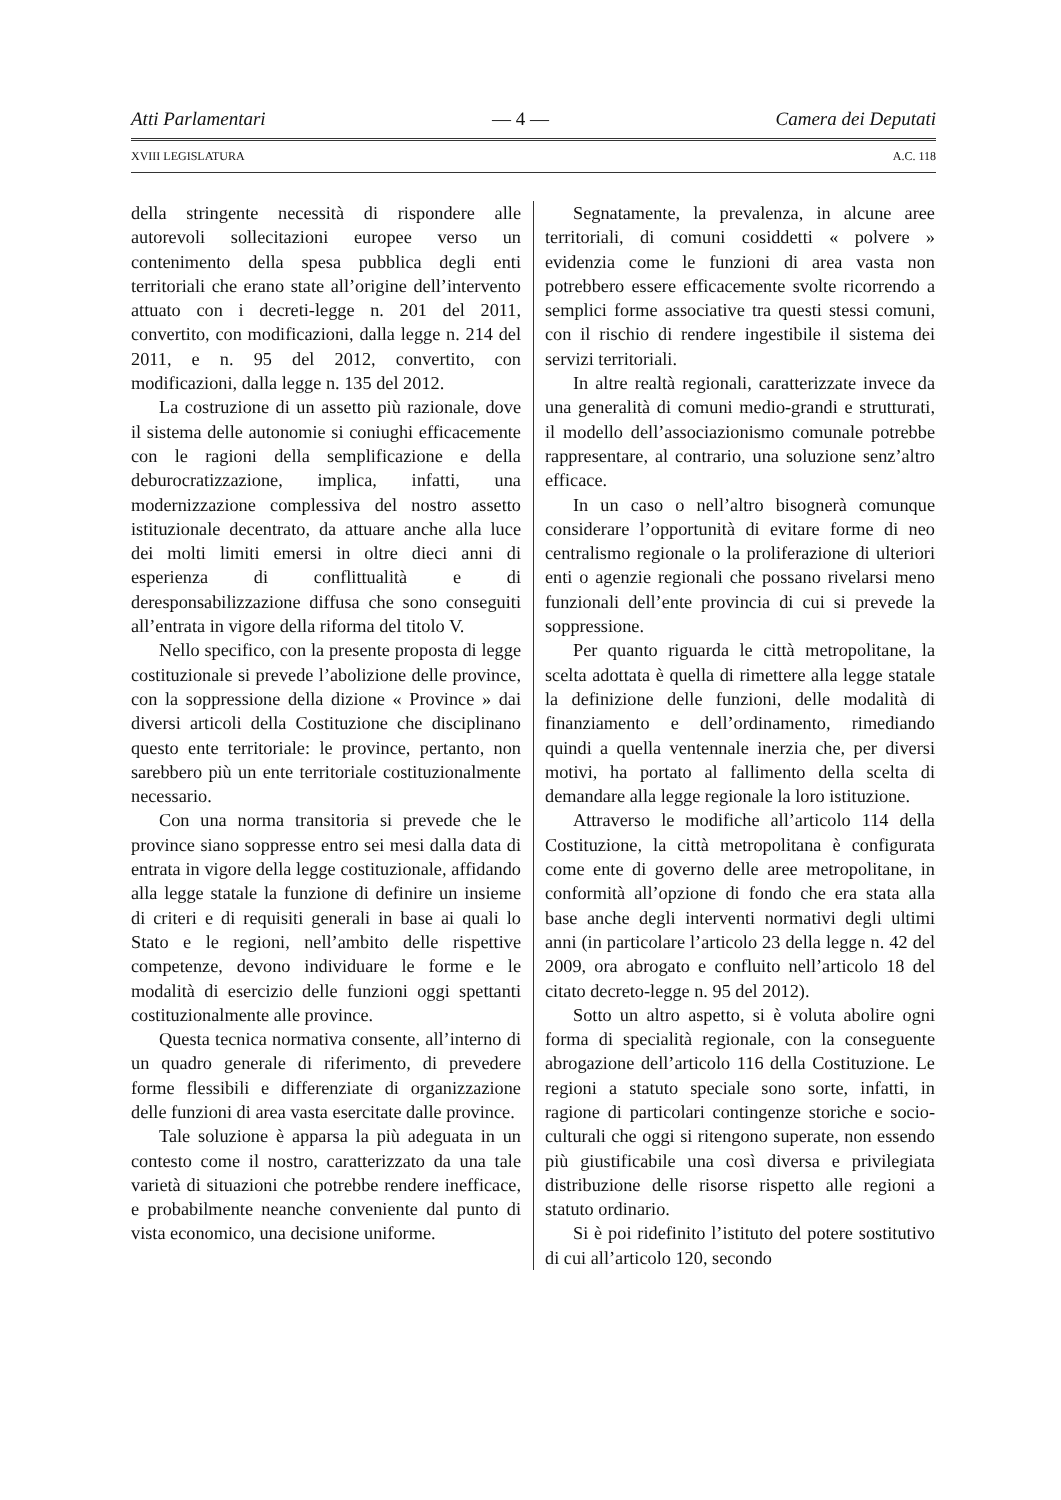Atti Parlamentari — 4 — Camera dei Deputati
XVIII LEGISLATURA A.C. 118
della stringente necessità di rispondere alle autorevoli sollecitazioni europee verso un contenimento della spesa pubblica degli enti territoriali che erano state all’origine dell’intervento attuato con i decreti-legge n. 201 del 2011, convertito, con modificazioni, dalla legge n. 214 del 2011, e n. 95 del 2012, convertito, con modificazioni, dalla legge n. 135 del 2012.
La costruzione di un assetto più razionale, dove il sistema delle autonomie si coniughi efficacemente con le ragioni della semplificazione e della deburocratizzazione, implica, infatti, una modernizzazione complessiva del nostro assetto istituzionale decentrato, da attuare anche alla luce dei molti limiti emersi in oltre dieci anni di esperienza di conflittualità e di deresponsabilizzazione diffusa che sono conseguiti all’entrata in vigore della riforma del titolo V.
Nello specifico, con la presente proposta di legge costituzionale si prevede l’abolizione delle province, con la soppressione della dizione « Province » dai diversi articoli della Costituzione che disciplinano questo ente territoriale: le province, pertanto, non sarebbero più un ente territoriale costituzionalmente necessario.
Con una norma transitoria si prevede che le province siano soppresse entro sei mesi dalla data di entrata in vigore della legge costituzionale, affidando alla legge statale la funzione di definire un insieme di criteri e di requisiti generali in base ai quali lo Stato e le regioni, nell’ambito delle rispettive competenze, devono individuare le forme e le modalità di esercizio delle funzioni oggi spettanti costituzionalmente alle province.
Questa tecnica normativa consente, all’interno di un quadro generale di riferimento, di prevedere forme flessibili e differenziate di organizzazione delle funzioni di area vasta esercitate dalle province.
Tale soluzione è apparsa la più adeguata in un contesto come il nostro, caratterizzato da una tale varietà di situazioni che potrebbe rendere inefficace, e probabilmente neanche conveniente dal punto di vista economico, una decisione uniforme.
Segnatamente, la prevalenza, in alcune aree territoriali, di comuni cosiddetti « polvere » evidenzia come le funzioni di area vasta non potrebbero essere efficacemente svolte ricorrendo a semplici forme associative tra questi stessi comuni, con il rischio di rendere ingestibile il sistema dei servizi territoriali.
In altre realtà regionali, caratterizzate invece da una generalità di comuni medio-grandi e strutturati, il modello dell’associazionismo comunale potrebbe rappresentare, al contrario, una soluzione senz’altro efficace.
In un caso o nell’altro bisognerà comunque considerare l’opportunità di evitare forme di neo centralismo regionale o la proliferazione di ulteriori enti o agenzie regionali che possano rivelarsi meno funzionali dell’ente provincia di cui si prevede la soppressione.
Per quanto riguarda le città metropolitane, la scelta adottata è quella di rimettere alla legge statale la definizione delle funzioni, delle modalità di finanziamento e dell’ordinamento, rimediando quindi a quella ventennale inerzia che, per diversi motivi, ha portato al fallimento della scelta di demandare alla legge regionale la loro istituzione.
Attraverso le modifiche all’articolo 114 della Costituzione, la città metropolitana è configurata come ente di governo delle aree metropolitane, in conformità all’opzione di fondo che era stata alla base anche degli interventi normativi degli ultimi anni (in particolare l’articolo 23 della legge n. 42 del 2009, ora abrogato e confluito nell’articolo 18 del citato decreto-legge n. 95 del 2012).
Sotto un altro aspetto, si è voluta abolire ogni forma di specialità regionale, con la conseguente abrogazione dell’articolo 116 della Costituzione. Le regioni a statuto speciale sono sorte, infatti, in ragione di particolari contingenze storiche e socio-culturali che oggi si ritengono superate, non essendo più giustificabile una così diversa e privilegiata distribuzione delle risorse rispetto alle regioni a statuto ordinario.
Si è poi ridefinito l’istituto del potere sostitutivo di cui all’articolo 120, secondo